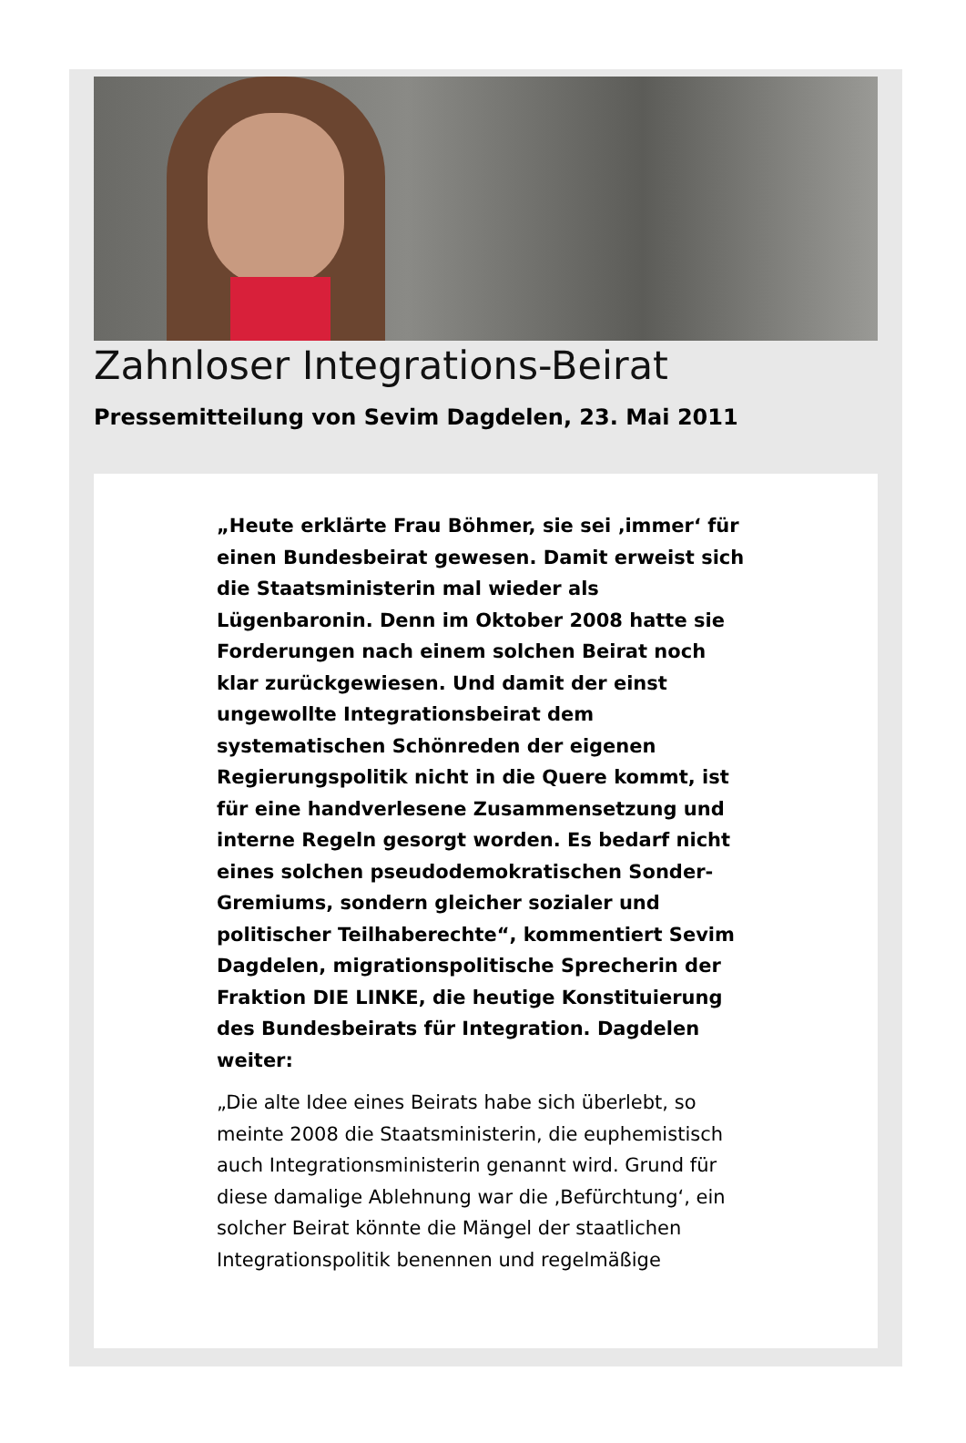Zahnloser Integrations-Beirat
Pressemitteilung von Sevim Dagdelen, 23. Mai 2011
„Heute erklärte Frau Böhmer, sie sei ‚immer‘ für einen Bundesbeirat gewesen. Damit erweist sich die Staatsministerin mal wieder als Lügenbaronin. Denn im Oktober 2008 hatte sie Forderungen nach einem solchen Beirat noch klar zurückgewiesen. Und damit der einst ungewollte Integrationsbeirat dem systematischen Schönreden der eigenen Regierungspolitik nicht in die Quere kommt, ist für eine handverlesene Zusammensetzung und interne Regeln gesorgt worden. Es bedarf nicht eines solchen pseudodemokratischen Sonder-Gremiums, sondern gleicher sozialer und politischer Teilhaberechte“, kommentiert Sevim Dagdelen, migrationspolitische Sprecherin der Fraktion DIE LINKE, die heutige Konstituierung des Bundesbeirats für Integration. Dagdelen weiter:
„Die alte Idee eines Beirats habe sich überlebt, so meinte 2008 die Staatsministerin, die euphemistisch auch Integrationsministerin genannt wird. Grund für diese damalige Ablehnung war die ‚Befürchtung‘, ein solcher Beirat könnte die Mängel der staatlichen Integrationspolitik benennen und regelmäßige